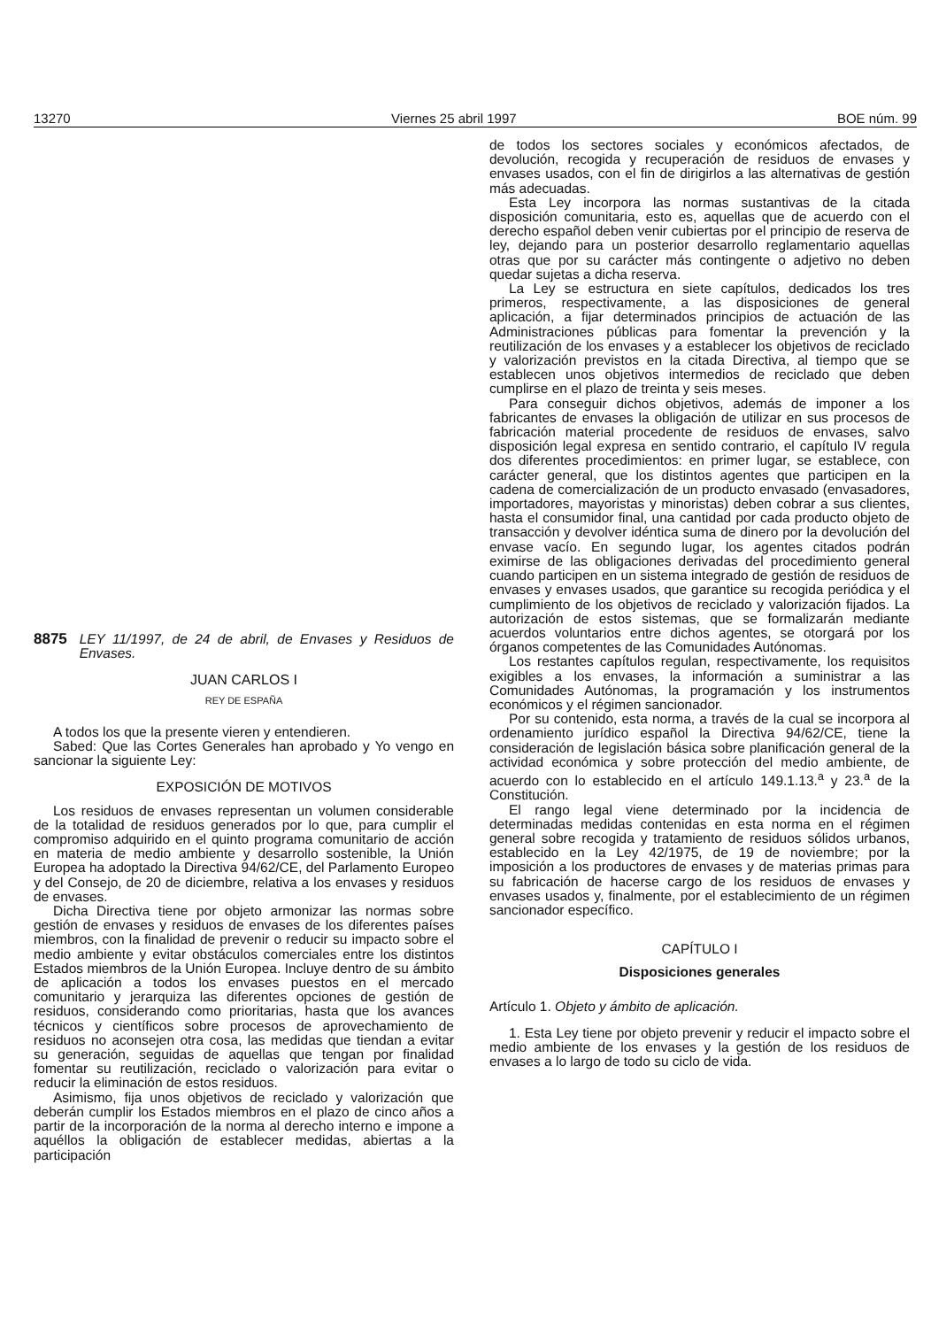13270 Viernes 25 abril 1997 BOE núm. 99
8875 LEY 11/1997, de 24 de abril, de Envases y Residuos de Envases.
JUAN CARLOS I
REY DE ESPAÑA
A todos los que la presente vieren y entendieren.
Sabed: Que las Cortes Generales han aprobado y Yo vengo en sancionar la siguiente Ley:
EXPOSICIÓN DE MOTIVOS
Los residuos de envases representan un volumen considerable de la totalidad de residuos generados por lo que, para cumplir el compromiso adquirido en el quinto programa comunitario de acción en materia de medio ambiente y desarrollo sostenible, la Unión Europea ha adoptado la Directiva 94/62/CE, del Parlamento Europeo y del Consejo, de 20 de diciembre, relativa a los envases y residuos de envases.
Dicha Directiva tiene por objeto armonizar las normas sobre gestión de envases y residuos de envases de los diferentes países miembros, con la finalidad de prevenir o reducir su impacto sobre el medio ambiente y evitar obstáculos comerciales entre los distintos Estados miembros de la Unión Europea. Incluye dentro de su ámbito de aplicación a todos los envases puestos en el mercado comunitario y jerarquiza las diferentes opciones de gestión de residuos, considerando como prioritarias, hasta que los avances técnicos y científicos sobre procesos de aprovechamiento de residuos no aconsejen otra cosa, las medidas que tiendan a evitar su generación, seguidas de aquellas que tengan por finalidad fomentar su reutilización, reciclado o valorización para evitar o reducir la eliminación de estos residuos.
Asimismo, fija unos objetivos de reciclado y valorización que deberán cumplir los Estados miembros en el plazo de cinco años a partir de la incorporación de la norma al derecho interno e impone a aquéllos la obligación de establecer medidas, abiertas a la participación
de todos los sectores sociales y económicos afectados, de devolución, recogida y recuperación de residuos de envases y envases usados, con el fin de dirigirlos a las alternativas de gestión más adecuadas.
Esta Ley incorpora las normas sustantivas de la citada disposición comunitaria, esto es, aquellas que de acuerdo con el derecho español deben venir cubiertas por el principio de reserva de ley, dejando para un posterior desarrollo reglamentario aquellas otras que por su carácter más contingente o adjetivo no deben quedar sujetas a dicha reserva.
La Ley se estructura en siete capítulos, dedicados los tres primeros, respectivamente, a las disposiciones de general aplicación, a fijar determinados principios de actuación de las Administraciones públicas para fomentar la prevención y la reutilización de los envases y a establecer los objetivos de reciclado y valorización previstos en la citada Directiva, al tiempo que se establecen unos objetivos intermedios de reciclado que deben cumplirse en el plazo de treinta y seis meses.
Para conseguir dichos objetivos, además de imponer a los fabricantes de envases la obligación de utilizar en sus procesos de fabricación material procedente de residuos de envases, salvo disposición legal expresa en sentido contrario, el capítulo IV regula dos diferentes procedimientos: en primer lugar, se establece, con carácter general, que los distintos agentes que participen en la cadena de comercialización de un producto envasado (envasadores, importadores, mayoristas y minoristas) deben cobrar a sus clientes, hasta el consumidor final, una cantidad por cada producto objeto de transacción y devolver idéntica suma de dinero por la devolución del envase vacío. En segundo lugar, los agentes citados podrán eximirse de las obligaciones derivadas del procedimiento general cuando participen en un sistema integrado de gestión de residuos de envases y envases usados, que garantice su recogida periódica y el cumplimiento de los objetivos de reciclado y valorización fijados. La autorización de estos sistemas, que se formalizarán mediante acuerdos voluntarios entre dichos agentes, se otorgará por los órganos competentes de las Comunidades Autónomas.
Los restantes capítulos regulan, respectivamente, los requisitos exigibles a los envases, la información a suministrar a las Comunidades Autónomas, la programación y los instrumentos económicos y el régimen sancionador.
Por su contenido, esta norma, a través de la cual se incorpora al ordenamiento jurídico español la Directiva 94/62/CE, tiene la consideración de legislación básica sobre planificación general de la actividad económica y sobre protección del medio ambiente, de acuerdo con lo establecido en el artículo 149.1.13.<sup>a</sup> y 23.<sup>a</sup> de la Constitución.
El rango legal viene determinado por la incidencia de determinadas medidas contenidas en esta norma en el régimen general sobre recogida y tratamiento de residuos sólidos urbanos, establecido en la Ley 42/1975, de 19 de noviembre; por la imposición a los productores de envases y de materias primas para su fabricación de hacerse cargo de los residuos de envases y envases usados y, finalmente, por el establecimiento de un régimen sancionador específico.
CAPÍTULO I
Disposiciones generales
Artículo 1. Objeto y ámbito de aplicación.
1. Esta Ley tiene por objeto prevenir y reducir el impacto sobre el medio ambiente de los envases y la gestión de los residuos de envases a lo largo de todo su ciclo de vida.